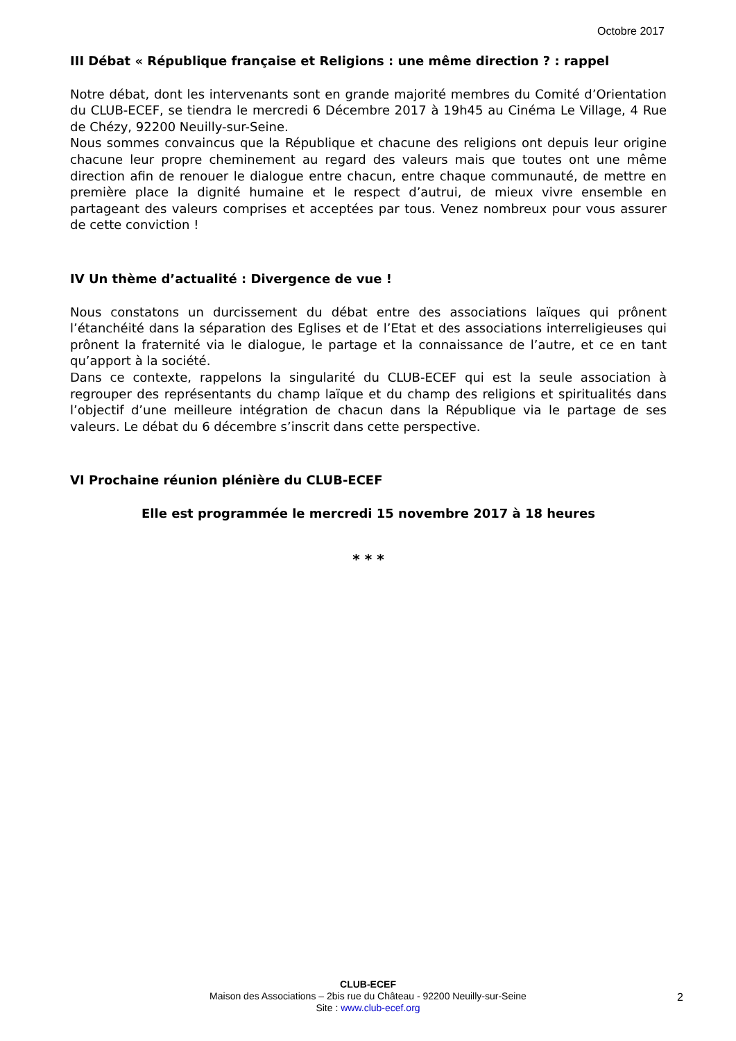Octobre 2017
III Débat « République française et Religions : une même direction ? : rappel
Notre débat, dont les intervenants sont en grande majorité membres du Comité d’Orientation du CLUB-ECEF, se tiendra le mercredi 6 Décembre 2017 à 19h45 au Cinéma Le Village, 4 Rue de Chézy, 92200 Neuilly-sur-Seine.
Nous sommes convaincus que la République et chacune des religions ont depuis leur origine chacune leur propre cheminement au regard des valeurs mais que toutes ont une même direction afin de renouer le dialogue entre chacun, entre chaque communauté, de mettre en première place la dignité humaine et le respect d’autrui, de mieux vivre ensemble en partageant des valeurs comprises et acceptées par tous. Venez nombreux pour vous assurer de cette conviction !
IV Un thème d’actualité : Divergence de vue !
Nous constatons un durcissement du débat entre des associations laïques qui prônent l’étanchéité dans la séparation des Eglises et de l’Etat et des associations interreligieuses qui prônent la fraternité via le dialogue, le partage et la connaissance de l’autre, et ce en tant qu’apport à la société.
Dans ce contexte, rappelons la singularité du CLUB-ECEF qui est la seule association à regrouper des représentants du champ laïque et du champ des religions et spiritualités dans l’objectif d’une meilleure intégration de chacun dans la République via le partage de ses valeurs. Le débat du 6 décembre s’inscrit dans cette perspective.
VI Prochaine réunion plénière du CLUB-ECEF
Elle est programmée le mercredi 15 novembre 2017 à 18 heures
* * *
CLUB-ECEF
Maison des Associations – 2bis rue du Château - 92200 Neuilly-sur-Seine
Site : www.club-ecef.org
2